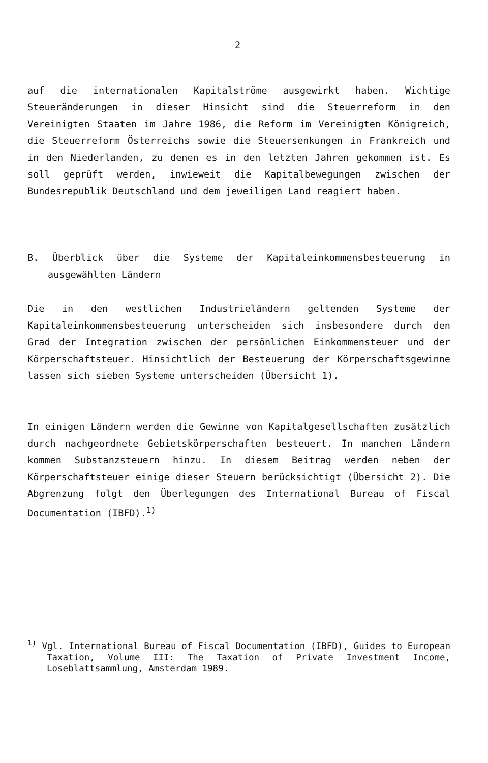2
auf die internationalen Kapitalströme ausgewirkt haben. Wichtige Steueränderungen in dieser Hinsicht sind die Steuerreform in den Vereinigten Staaten im Jahre 1986, die Reform im Vereinigten Königreich, die Steuerreform Österreichs sowie die Steuersenkungen in Frankreich und in den Niederlanden, zu denen es in den letzten Jahren gekommen ist. Es soll geprüft werden, inwieweit die Kapitalbewegungen zwischen der Bundesrepublik Deutschland und dem jeweiligen Land reagiert haben.
B. Überblick über die Systeme der Kapitaleinkommensbesteuerung in ausgewählten Ländern
Die in den westlichen Industrieländern geltenden Systeme der Kapitaleinkommensbesteuerung unterscheiden sich insbesondere durch den Grad der Integration zwischen der persönlichen Einkommensteuer und der Körperschaftsteuer. Hinsichtlich der Besteuerung der Körperschaftsgewinne lassen sich sieben Systeme unterscheiden (Übersicht 1).
In einigen Ländern werden die Gewinne von Kapitalgesellschaften zusätzlich durch nachgeordnete Gebietskörperschaften besteuert. In manchen Ländern kommen Substanzsteuern hinzu. In diesem Beitrag werden neben der Körperschaftsteuer einige dieser Steuern berücksichtigt (Übersicht 2). Die Abgrenzung folgt den Überlegungen des International Bureau of Fiscal Documentation (IBFD).<sup>1)</sup>
<sup>1)</sup> Vgl. International Bureau of Fiscal Documentation (IBFD), Guides to European Taxation, Volume III: The Taxation of Private Investment Income, Loseblattsammlung, Amsterdam 1989.